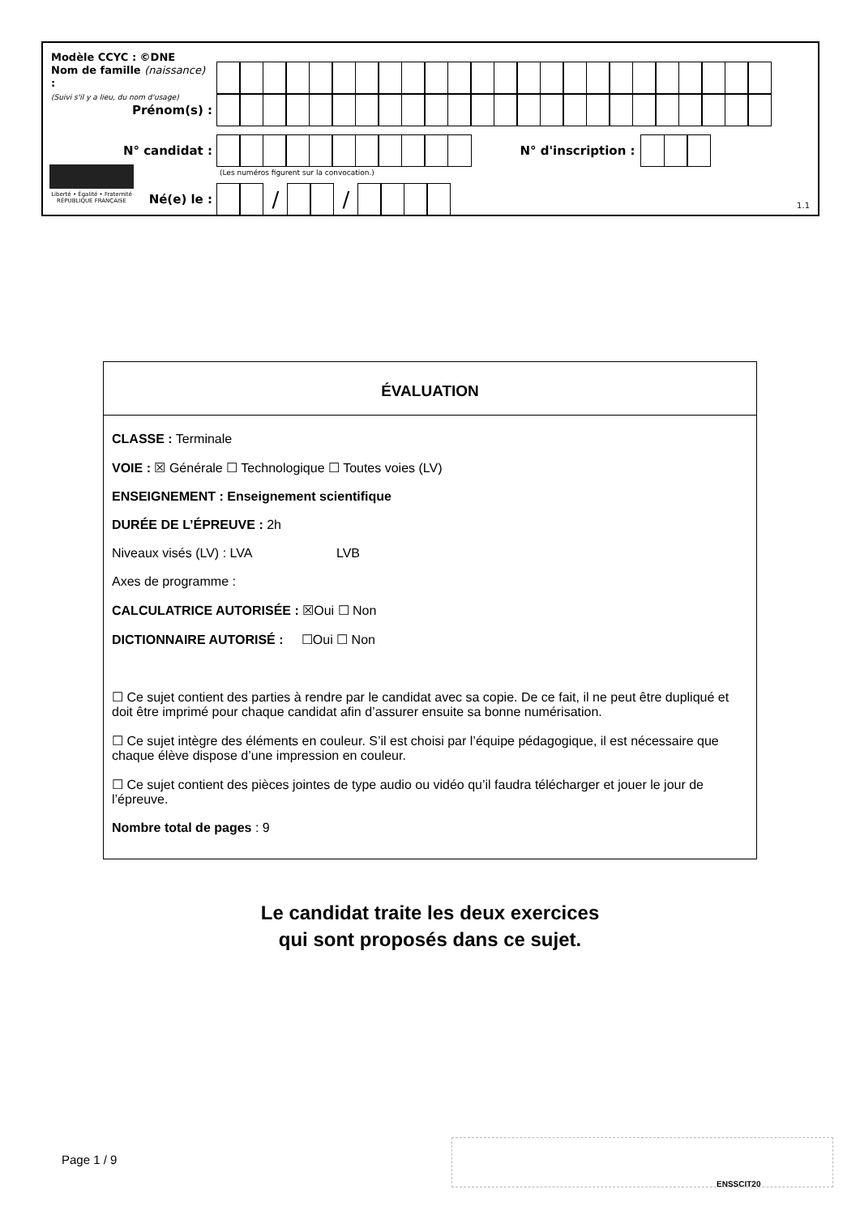Modèle CCYC : ©DNE
Nom de famille (naissance) :
(Suivi s'il y a lieu, du nom d'usage)
Prénom(s) :
N° candidat :
N° d'inscription :
(Les numéros figurent sur la convocation.)
Liberté • Égalité • Fraternité
RÉPUBLIQUE FRANÇAISE
Né(e) le :
/ /
1.1
ÉVALUATION
CLASSE : Terminale
VOIE : ☒ Générale ☐ Technologique ☐ Toutes voies (LV)
ENSEIGNEMENT : Enseignement scientifique
DURÉE DE L’ÉPREUVE : 2h
Niveaux visés (LV) : LVA LVB
Axes de programme :
CALCULATRICE AUTORISÉE : ☒Oui ☐ Non
DICTIONNAIRE AUTORISÉ : ☐Oui ☐ Non
☐ Ce sujet contient des parties à rendre par le candidat avec sa copie. De ce fait, il ne peut être dupliqué et doit être imprimé pour chaque candidat afin d’assurer ensuite sa bonne numérisation.
☐ Ce sujet intègre des éléments en couleur. S’il est choisi par l’équipe pédagogique, il est nécessaire que chaque élève dispose d’une impression en couleur.
☐ Ce sujet contient des pièces jointes de type audio ou vidéo qu’il faudra télécharger et jouer le jour de l’épreuve.
Nombre total de pages : 9
Le candidat traite les deux exercices
qui sont proposés dans ce sujet.
Page 1 / 9
ENSSCIT20